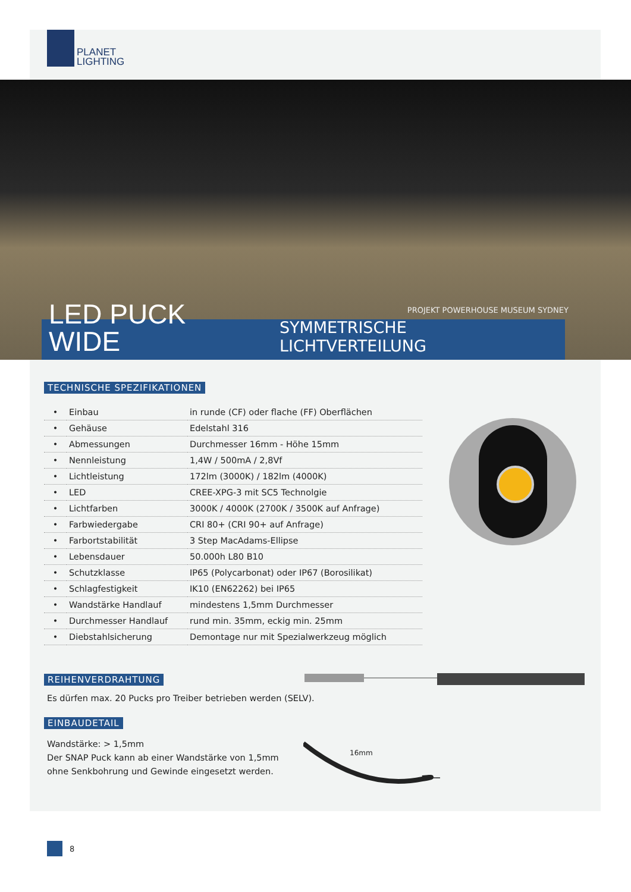PLANET
LIGHTING
PROJEKT POWERHOUSE MUSEUM SYDNEY
LED PUCK WIDE
SYMMETRISCHE LICHTVERTEILUNG
TECHNISCHE SPEZIFIKATIONEN
| • | Einbau | in runde (CF) oder flache (FF) Oberflächen |
| • | Gehäuse | Edelstahl 316 |
| • | Abmessungen | Durchmesser 16mm - Höhe 15mm |
| • | Nennleistung | 1,4W / 500mA / 2,8Vf |
| • | Lichtleistung | 172lm (3000K) / 182lm (4000K) |
| • | LED | CREE-XPG-3 mit SC5 Technolgie |
| • | Lichtfarben | 3000K / 4000K (2700K / 3500K auf Anfrage) |
| • | Farbwiedergabe | CRI 80+ (CRI 90+ auf Anfrage) |
| • | Farbortstabilität | 3 Step MacAdams-Ellipse |
| • | Lebensdauer | 50.000h L80 B10 |
| • | Schutzklasse | IP65 (Polycarbonat) oder IP67 (Borosilikat) |
| • | Schlagfestigkeit | IK10 (EN62262) bei IP65 |
| • | Wandstärke Handlauf | mindestens 1,5mm Durchmesser |
| • | Durchmesser Handlauf | rund min. 35mm, eckig min. 25mm |
| • | Diebstahlsicherung | Demontage nur mit Spezialwerkzeug möglich |
REIHENVERDRAHTUNG
Es dürfen max. 20 Pucks pro Treiber betrieben werden (SELV).
EINBAUDETAIL
Wandstärke: > 1,5mm
Der SNAP Puck kann ab einer Wandstärke von 1,5mm
ohne Senkbohrung und Gewinde eingesetzt werden.
16mm
8